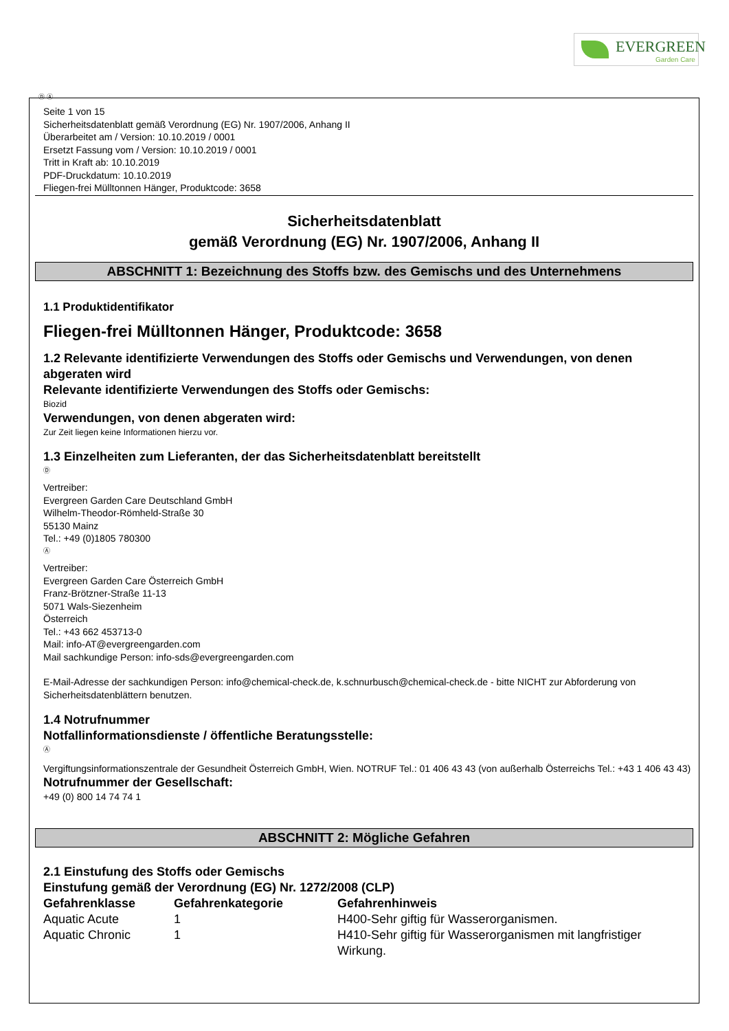EVERGREEN
Garden Care
Ⓓ Ⓐ
Seite 1 von 15
Sicherheitsdatenblatt gemäß Verordnung (EG) Nr. 1907/2006, Anhang II
Überarbeitet am / Version: 10.10.2019 / 0001
Ersetzt Fassung vom / Version: 10.10.2019 / 0001
Tritt in Kraft ab: 10.10.2019
PDF-Druckdatum: 10.10.2019
Fliegen-frei Mülltonnen Hänger, Produktcode: 3658
Sicherheitsdatenblatt
gemäß Verordnung (EG) Nr. 1907/2006, Anhang II
ABSCHNITT 1: Bezeichnung des Stoffs bzw. des Gemischs und des Unternehmens
1.1 Produktidentifikator
Fliegen-frei Mülltonnen Hänger, Produktcode: 3658
1.2 Relevante identifizierte Verwendungen des Stoffs oder Gemischs und Verwendungen, von denen abgeraten wird
Relevante identifizierte Verwendungen des Stoffs oder Gemischs:
Biozid
Verwendungen, von denen abgeraten wird:
Zur Zeit liegen keine Informationen hierzu vor.
1.3 Einzelheiten zum Lieferanten, der das Sicherheitsdatenblatt bereitstellt
Ⓓ
Vertreiber:
Evergreen Garden Care Deutschland GmbH
Wilhelm-Theodor-Römheld-Straße 30
55130 Mainz
Tel.: +49 (0)1805 780300
Ⓐ
Vertreiber:
Evergreen Garden Care Österreich GmbH
Franz-Brötzner-Straße 11-13
5071 Wals-Siezenheim
Österreich
Tel.: +43 662 453713-0
Mail: info-AT@evergreengarden.com
Mail sachkundige Person: info-sds@evergreengarden.com
E-Mail-Adresse der sachkundigen Person: info@chemical-check.de, k.schnurbusch@chemical-check.de - bitte NICHT zur Abforderung von Sicherheitsdatenblättern benutzen.
1.4 Notrufnummer
Notfallinformationsdienste / öffentliche Beratungsstelle:
Ⓐ
Vergiftungsinformationszentrale der Gesundheit Österreich GmbH, Wien. NOTRUF Tel.: 01 406 43 43 (von außerhalb Österreichs Tel.: +43 1 406 43 43)
Notrufnummer der Gesellschaft:
+49 (0) 800 14 74 74 1
ABSCHNITT 2: Mögliche Gefahren
2.1 Einstufung des Stoffs oder Gemischs
Einstufung gemäß der Verordnung (EG) Nr. 1272/2008 (CLP)
| Gefahrenklasse | Gefahrenkategorie | Gefahrenhinweis |
| --- | --- | --- |
| Aquatic Acute | 1 | H400-Sehr giftig für Wasserorganismen. |
| Aquatic Chronic | 1 | H410-Sehr giftig für Wasserorganismen mit langfristiger Wirkung. |